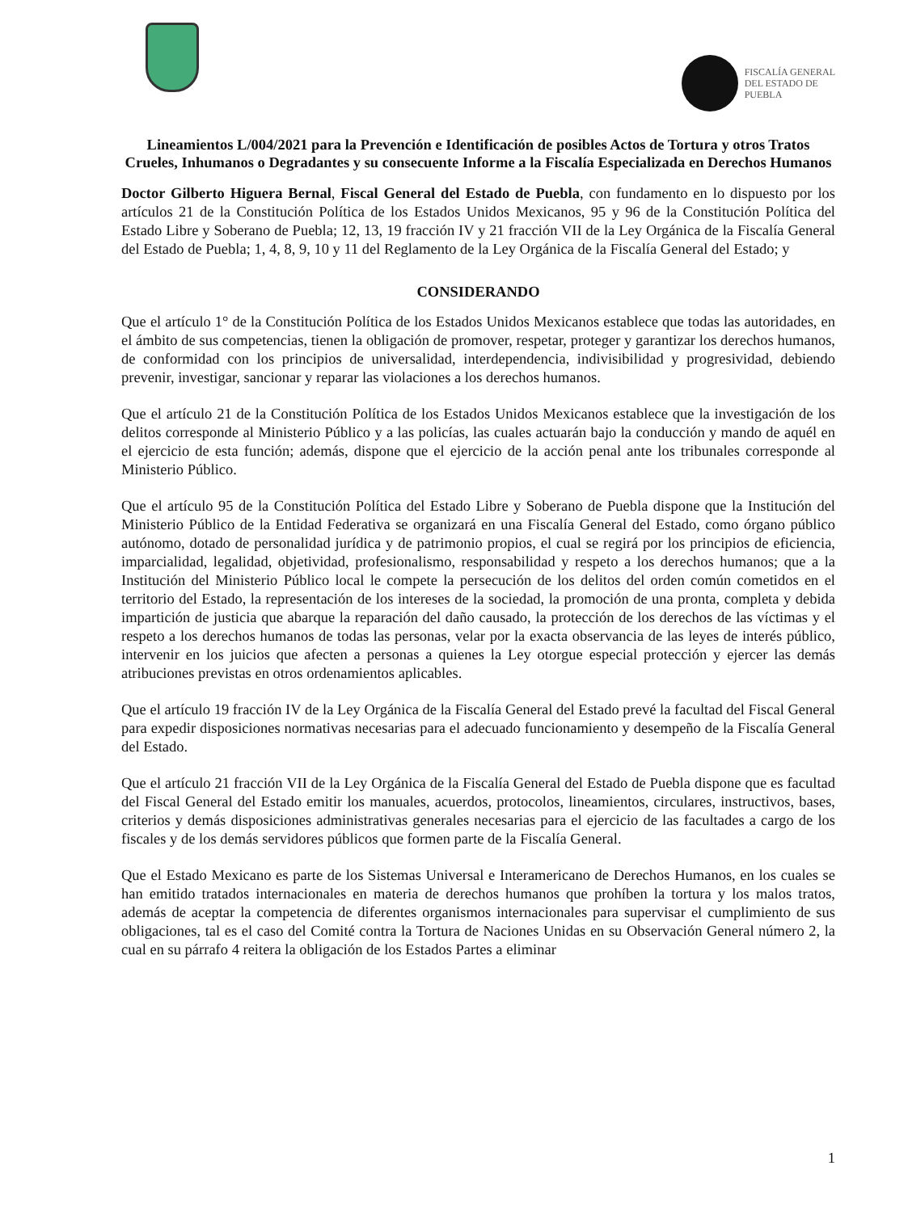FISCALÍA GENERAL
DEL ESTADO DE
PUEBLA
Lineamientos L/004/2021 para la Prevención e Identificación de posibles Actos de Tortura y otros Tratos Crueles, Inhumanos o Degradantes y su consecuente Informe a la Fiscalía Especializada en Derechos Humanos
Doctor Gilberto Higuera Bernal, Fiscal General del Estado de Puebla, con fundamento en lo dispuesto por los artículos 21 de la Constitución Política de los Estados Unidos Mexicanos, 95 y 96 de la Constitución Política del Estado Libre y Soberano de Puebla; 12, 13, 19 fracción IV y 21 fracción VII de la Ley Orgánica de la Fiscalía General del Estado de Puebla; 1, 4, 8, 9, 10 y 11 del Reglamento de la Ley Orgánica de la Fiscalía General del Estado; y
CONSIDERANDO
Que el artículo 1° de la Constitución Política de los Estados Unidos Mexicanos establece que todas las autoridades, en el ámbito de sus competencias, tienen la obligación de promover, respetar, proteger y garantizar los derechos humanos, de conformidad con los principios de universalidad, interdependencia, indivisibilidad y progresividad, debiendo prevenir, investigar, sancionar y reparar las violaciones a los derechos humanos.
Que el artículo 21 de la Constitución Política de los Estados Unidos Mexicanos establece que la investigación de los delitos corresponde al Ministerio Público y a las policías, las cuales actuarán bajo la conducción y mando de aquél en el ejercicio de esta función; además, dispone que el ejercicio de la acción penal ante los tribunales corresponde al Ministerio Público.
Que el artículo 95 de la Constitución Política del Estado Libre y Soberano de Puebla dispone que la Institución del Ministerio Público de la Entidad Federativa se organizará en una Fiscalía General del Estado, como órgano público autónomo, dotado de personalidad jurídica y de patrimonio propios, el cual se regirá por los principios de eficiencia, imparcialidad, legalidad, objetividad, profesionalismo, responsabilidad y respeto a los derechos humanos; que a la Institución del Ministerio Público local le compete la persecución de los delitos del orden común cometidos en el territorio del Estado, la representación de los intereses de la sociedad, la promoción de una pronta, completa y debida impartición de justicia que abarque la reparación del daño causado, la protección de los derechos de las víctimas y el respeto a los derechos humanos de todas las personas, velar por la exacta observancia de las leyes de interés público, intervenir en los juicios que afecten a personas a quienes la Ley otorgue especial protección y ejercer las demás atribuciones previstas en otros ordenamientos aplicables.
Que el artículo 19 fracción IV de la Ley Orgánica de la Fiscalía General del Estado prevé la facultad del Fiscal General para expedir disposiciones normativas necesarias para el adecuado funcionamiento y desempeño de la Fiscalía General del Estado.
Que el artículo 21 fracción VII de la Ley Orgánica de la Fiscalía General del Estado de Puebla dispone que es facultad del Fiscal General del Estado emitir los manuales, acuerdos, protocolos, lineamientos, circulares, instructivos, bases, criterios y demás disposiciones administrativas generales necesarias para el ejercicio de las facultades a cargo de los fiscales y de los demás servidores públicos que formen parte de la Fiscalía General.
Que el Estado Mexicano es parte de los Sistemas Universal e Interamericano de Derechos Humanos, en los cuales se han emitido tratados internacionales en materia de derechos humanos que prohíben la tortura y los malos tratos, además de aceptar la competencia de diferentes organismos internacionales para supervisar el cumplimiento de sus obligaciones, tal es el caso del Comité contra la Tortura de Naciones Unidas en su Observación General número 2, la cual en su párrafo 4 reitera la obligación de los Estados Partes a eliminar
1